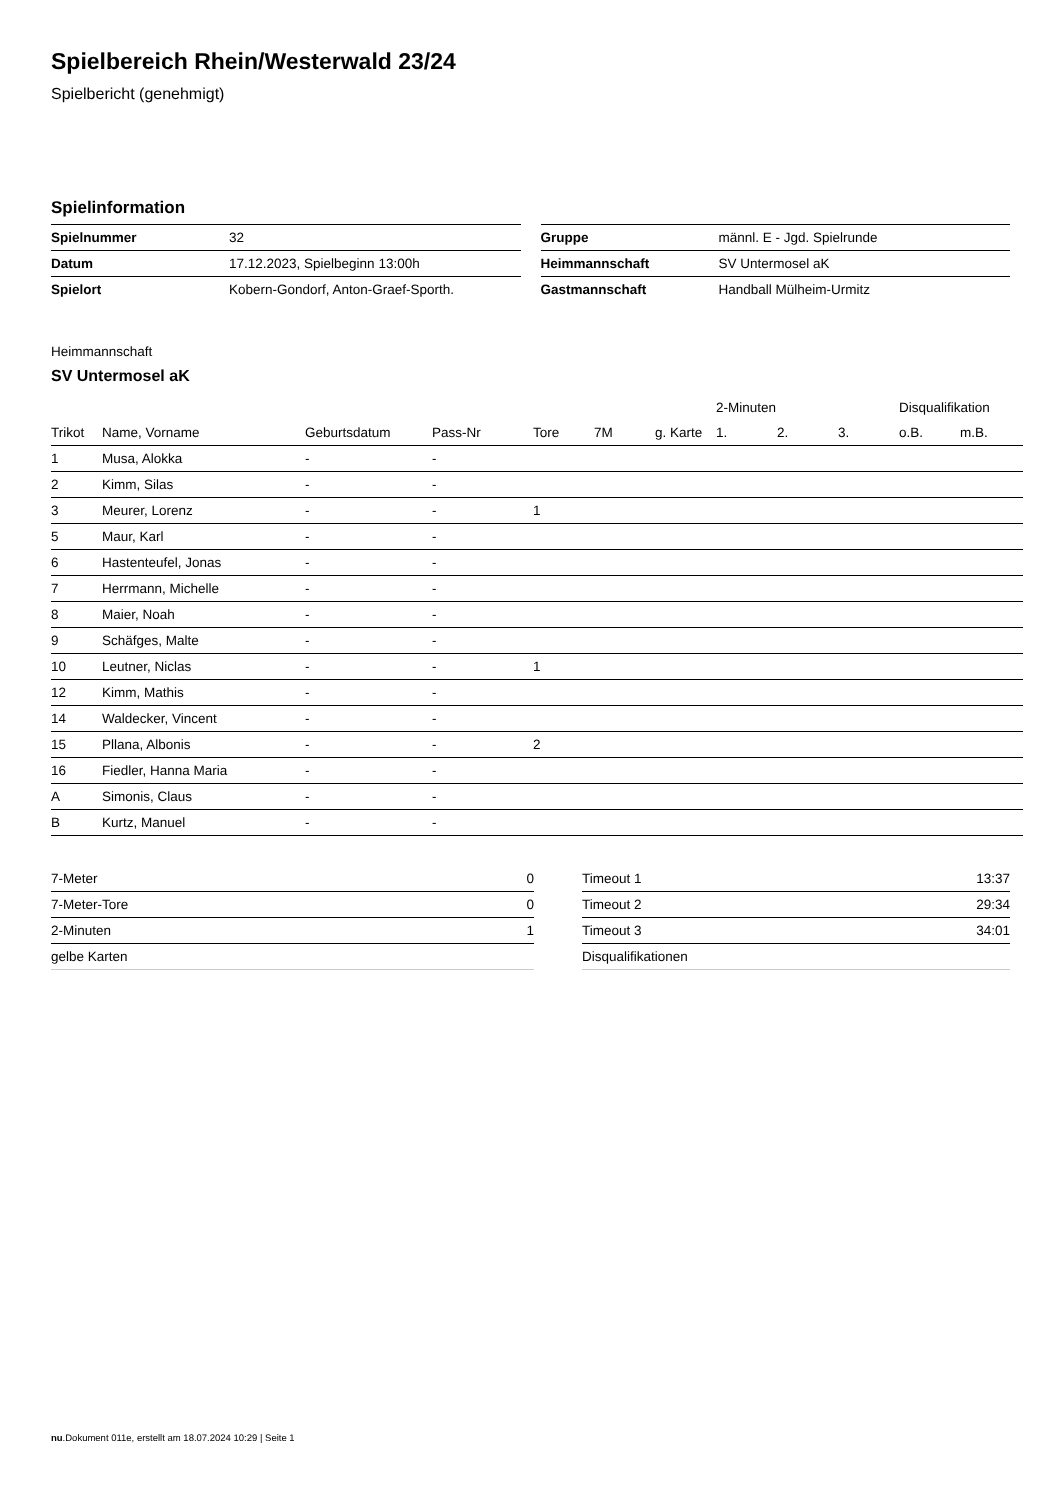Spielbereich Rhein/Westerwald 23/24
Spielbericht (genehmigt)
Spielinformation
| Spielnummer | 32 |
| Datum | 17.12.2023, Spielbeginn 13:00h |
| Spielort | Kobern-Gondorf, Anton-Graef-Sporth. |
| Gruppe | männl. E - Jgd. Spielrunde |
| Heimmannschaft | SV Untermosel aK |
| Gastmannschaft | Handball Mülheim-Urmitz |
Heimmannschaft
SV Untermosel aK
| | | | | | | | 2-Minuten | | | Disqualifikation | |
| --- | --- | --- | --- | --- | --- | --- | --- | --- | --- | --- | --- |
| Trikot | Name, Vorname | Geburtsdatum | Pass-Nr | Tore | 7M | g. Karte | 1. | 2. | 3. | o.B. | m.B. |
| 1 | Musa, Alokka | - | - | | | | | | | | |
| 2 | Kimm, Silas | - | - | | | | | | | | |
| 3 | Meurer, Lorenz | - | - | 1 | | | | | | | |
| 5 | Maur, Karl | - | - | | | | | | | | |
| 6 | Hastenteufel, Jonas | - | - | | | | | | | | |
| 7 | Herrmann, Michelle | - | - | | | | | | | | |
| 8 | Maier, Noah | - | - | | | | | | | | |
| 9 | Schäfges, Malte | - | - | | | | | | | | |
| 10 | Leutner, Niclas | - | - | 1 | | | | | | | |
| 12 | Kimm, Mathis | - | - | | | | | | | | |
| 14 | Waldecker, Vincent | - | - | | | | | | | | |
| 15 | Pllana, Albonis | - | - | 2 | | | | | | | |
| 16 | Fiedler, Hanna Maria | - | - | | | | | | | | |
| A | Simonis, Claus | - | - | | | | | | | | |
| B | Kurtz, Manuel | - | - | | | | | | | | |
| 7-Meter | 0 |
| 7-Meter-Tore | 0 |
| 2-Minuten | 1 |
| gelbe Karten | |
| Timeout 1 | 13:37 |
| Timeout 2 | 29:34 |
| Timeout 3 | 34:01 |
| Disqualifikationen | |
nu.Dokument 011e, erstellt am 18.07.2024 10:29 | Seite 1